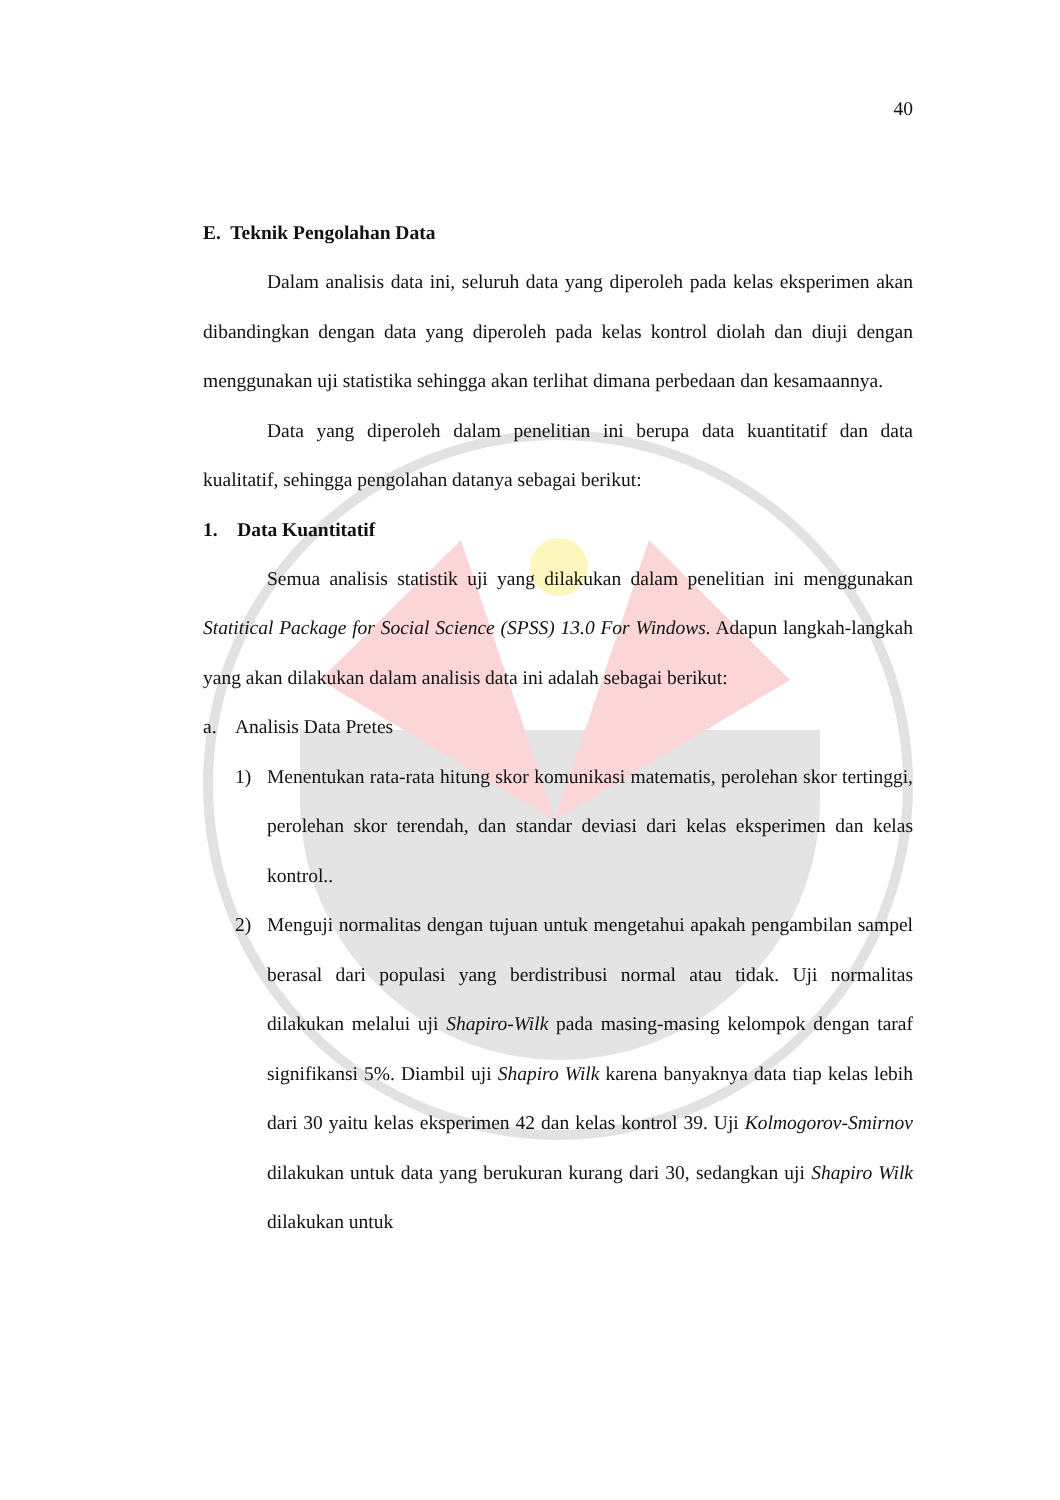40
E. Teknik Pengolahan Data
Dalam analisis data ini, seluruh data yang diperoleh pada kelas eksperimen akan dibandingkan dengan data yang diperoleh pada kelas kontrol diolah dan diuji dengan menggunakan uji statistika sehingga akan terlihat dimana perbedaan dan kesamaannya.
Data yang diperoleh dalam penelitian ini berupa data kuantitatif dan data kualitatif, sehingga pengolahan datanya sebagai berikut:
1. Data Kuantitatif
Semua analisis statistik uji yang dilakukan dalam penelitian ini menggunakan Statitical Package for Social Science (SPSS) 13.0 For Windows. Adapun langkah-langkah yang akan dilakukan dalam analisis data ini adalah sebagai berikut:
a. Analisis Data Pretes
1) Menentukan rata-rata hitung skor komunikasi matematis, perolehan skor tertinggi, perolehan skor terendah, dan standar deviasi dari kelas eksperimen dan kelas kontrol..
2) Menguji normalitas dengan tujuan untuk mengetahui apakah pengambilan sampel berasal dari populasi yang berdistribusi normal atau tidak. Uji normalitas dilakukan melalui uji Shapiro-Wilk pada masing-masing kelompok dengan taraf signifikansi 5%. Diambil uji Shapiro Wilk karena banyaknya data tiap kelas lebih dari 30 yaitu kelas eksperimen 42 dan kelas kontrol 39. Uji Kolmogorov-Smirnov dilakukan untuk data yang berukuran kurang dari 30, sedangkan uji Shapiro Wilk dilakukan untuk